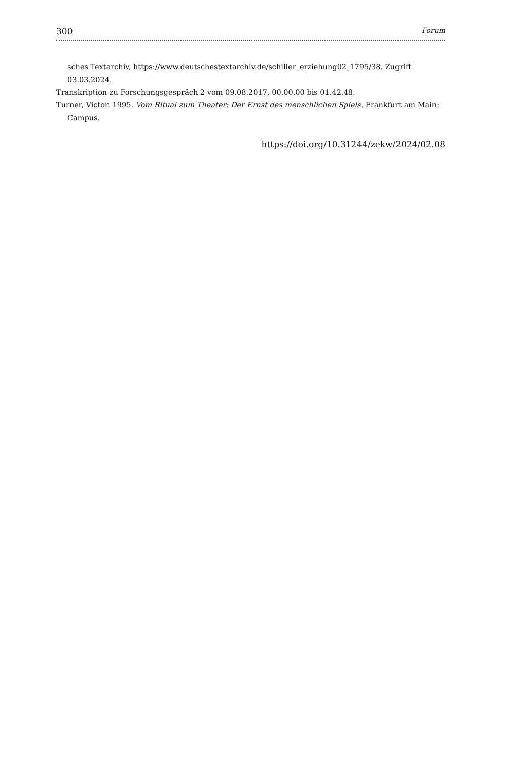300 Forum
sches Textarchiv, https://www.deutschestextarchiv.de/schiller_erziehung02_1795/38. Zugriff 03.03.2024.
Transkription zu Forschungsgespräch 2 vom 09.08.2017, 00.00.00 bis 01.42.48.
Turner, Victor. 1995. Vom Ritual zum Theater: Der Ernst des menschlichen Spiels. Frankfurt am Main: Campus.
https://doi.org/10.31244/zekw/2024/02.08